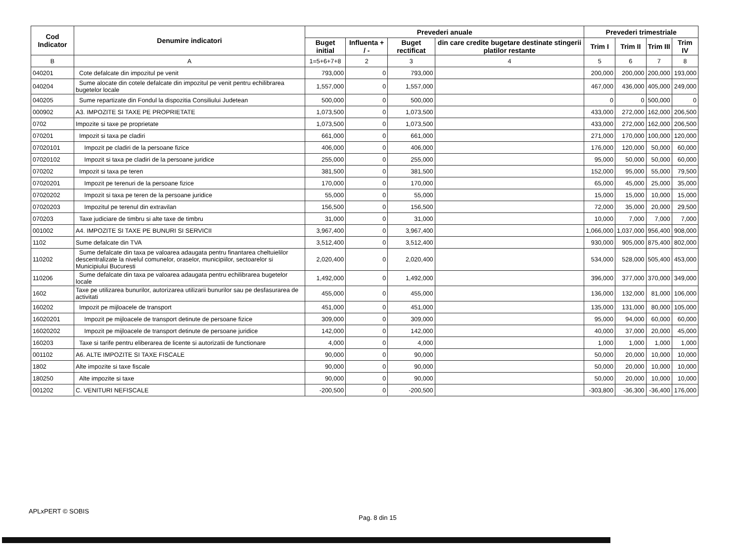| Cod Indicator | Denumire indicatori | Prevederi anuale | | | | Prevederi trimestriale | | | |
| --- | --- | --- | --- | --- | --- | --- | --- | --- | --- |
| | | Buget initial | Influenta + / - | Buget rectificat | din care credite bugetare destinate stingerii platilor restante | Trim I | Trim II | Trim III | Trim IV |
| B | A | 1=5+6+7+8 | 2 | 3 | 4 | 5 | 6 | 7 | 8 |
| 040201 | Cote defalcate din impozitul pe venit | 793,000 | 0 | 793,000 | | 200,000 | 200,000 | 200,000 | 193,000 |
| 040204 | Sume alocate din cotele defalcate din impozitul pe venit pentru echilibrarea bugetelor locale | 1,557,000 | 0 | 1,557,000 | | 467,000 | 436,000 | 405,000 | 249,000 |
| 040205 | Sume repartizate din Fondul la dispozitia Consiliului Judetean | 500,000 | 0 | 500,000 | | 0 | 0 | 500,000 | 0 |
| 000902 | A3. IMPOZITE SI TAXE PE PROPRIETATE | 1,073,500 | 0 | 1,073,500 | | 433,000 | 272,000 | 162,000 | 206,500 |
| 0702 | Impozite si taxe pe proprietate | 1,073,500 | 0 | 1,073,500 | | 433,000 | 272,000 | 162,000 | 206,500 |
| 070201 | Impozit si taxa pe cladiri | 661,000 | 0 | 661,000 | | 271,000 | 170,000 | 100,000 | 120,000 |
| 07020101 | Impozit pe cladiri de la persoane fizice | 406,000 | 0 | 406,000 | | 176,000 | 120,000 | 50,000 | 60,000 |
| 07020102 | Impozit si taxa pe cladiri de la persoane juridice | 255,000 | 0 | 255,000 | | 95,000 | 50,000 | 50,000 | 60,000 |
| 070202 | Impozit si taxa pe teren | 381,500 | 0 | 381,500 | | 152,000 | 95,000 | 55,000 | 79,500 |
| 07020201 | Impozit pe terenuri de la persoane fizice | 170,000 | 0 | 170,000 | | 65,000 | 45,000 | 25,000 | 35,000 |
| 07020202 | Impozit si taxa pe teren de la persoane juridice | 55,000 | 0 | 55,000 | | 15,000 | 15,000 | 10,000 | 15,000 |
| 07020203 | Impozitul pe terenul din extravilan | 156,500 | 0 | 156,500 | | 72,000 | 35,000 | 20,000 | 29,500 |
| 070203 | Taxe judiciare de timbru si alte taxe de timbru | 31,000 | 0 | 31,000 | | 10,000 | 7,000 | 7,000 | 7,000 |
| 001002 | A4. IMPOZITE SI TAXE PE BUNURI SI SERVICII | 3,967,400 | 0 | 3,967,400 | | 1,066,000 | 1,037,000 | 956,400 | 908,000 |
| 1102 | Sume defalcate din TVA | 3,512,400 | 0 | 3,512,400 | | 930,000 | 905,000 | 875,400 | 802,000 |
| 110202 | Sume defalcate din taxa pe valoarea adaugata pentru finantarea cheltuielilor descentralizate la nivelul comunelor, oraselor, municipiilor, sectoarelor si Municipiului Bucuresti | 2,020,400 | 0 | 2,020,400 | | 534,000 | 528,000 | 505,400 | 453,000 |
| 110206 | Sume defalcate din taxa pe valoarea adaugata pentru echilibrarea bugetelor locale | 1,492,000 | 0 | 1,492,000 | | 396,000 | 377,000 | 370,000 | 349,000 |
| 1602 | Taxe pe utilizarea bunurilor, autorizarea utilizarii bunurilor sau pe desfasurarea de activitati | 455,000 | 0 | 455,000 | | 136,000 | 132,000 | 81,000 | 106,000 |
| 160202 | Impozit pe mijloacele de transport | 451,000 | 0 | 451,000 | | 135,000 | 131,000 | 80,000 | 105,000 |
| 16020201 | Impozit pe mijloacele de transport detinute de persoane fizice | 309,000 | 0 | 309,000 | | 95,000 | 94,000 | 60,000 | 60,000 |
| 16020202 | Impozit pe mijloacele de transport detinute de persoane juridice | 142,000 | 0 | 142,000 | | 40,000 | 37,000 | 20,000 | 45,000 |
| 160203 | Taxe si tarife pentru eliberarea de licente si autorizatii de functionare | 4,000 | 0 | 4,000 | | 1,000 | 1,000 | 1,000 | 1,000 |
| 001102 | A6. ALTE IMPOZITE SI TAXE FISCALE | 90,000 | 0 | 90,000 | | 50,000 | 20,000 | 10,000 | 10,000 |
| 1802 | Alte impozite si taxe fiscale | 90,000 | 0 | 90,000 | | 50,000 | 20,000 | 10,000 | 10,000 |
| 180250 | Alte impozite si taxe | 90,000 | 0 | 90,000 | | 50,000 | 20,000 | 10,000 | 10,000 |
| 001202 | C. VENITURI NEFISCALE | -200,500 | 0 | -200,500 | | -303,800 | -36,300 | -36,400 | 176,000 |
APLxPERT © SOBIS
Pag. 8 din 15